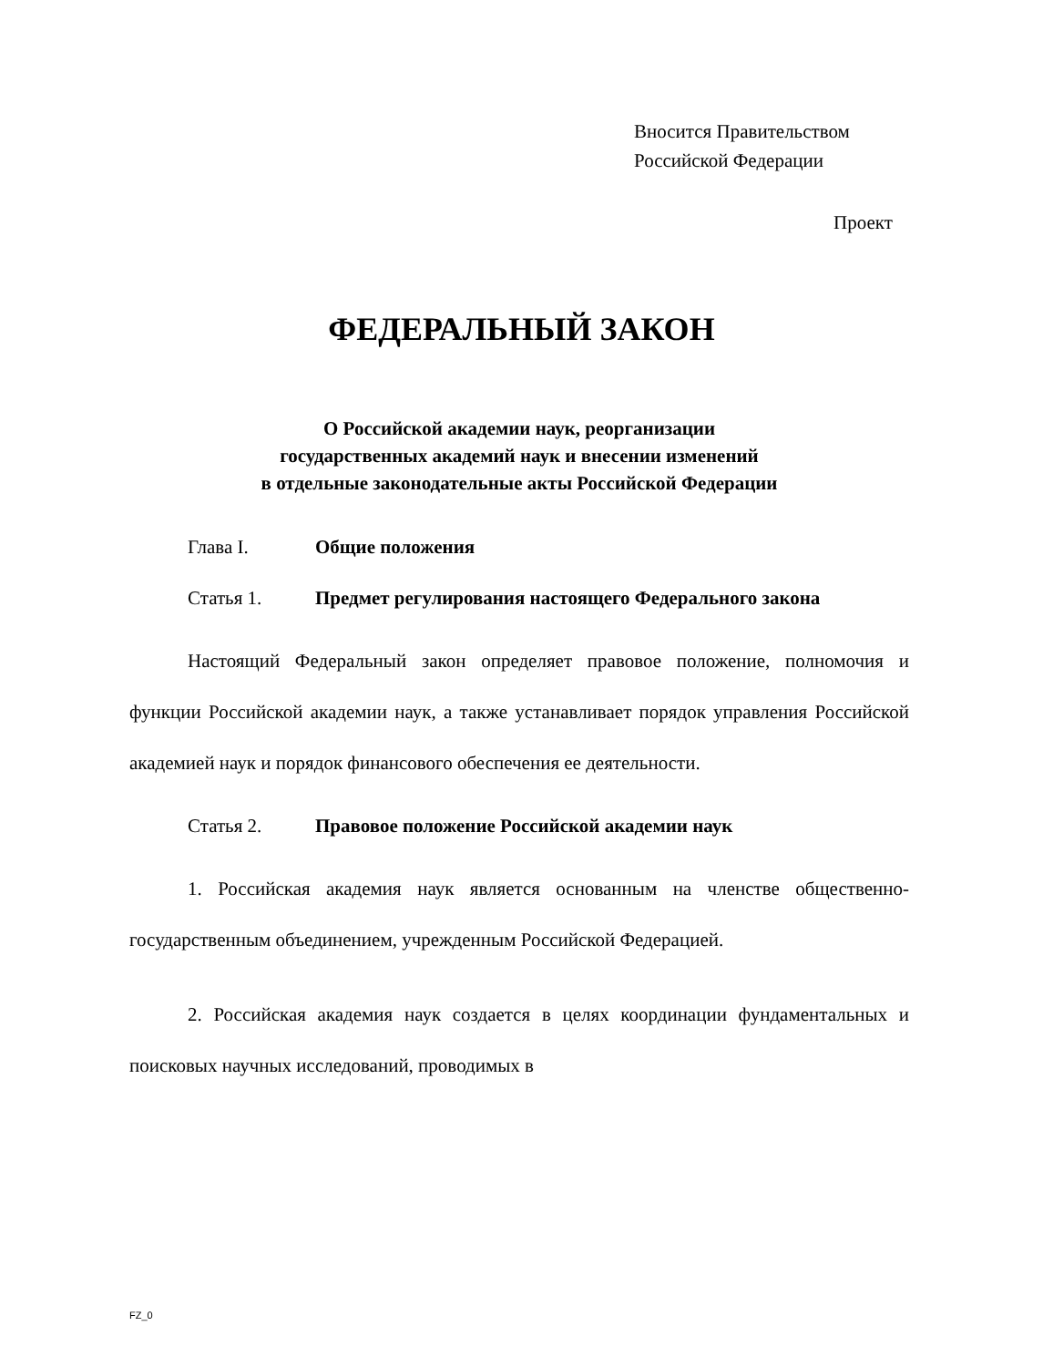Вносится Правительством
Российской Федерации
Проект
ФЕДЕРАЛЬНЫЙ ЗАКОН
О Российской академии наук, реорганизации
государственных академий наук и внесении изменений
в отдельные законодательные акты Российской Федерации
Глава I. Общие положения
Статья 1. Предмет регулирования настоящего Федерального закона
Настоящий Федеральный закон определяет правовое положение, полномочия и функции Российской академии наук, а также устанавливает порядок управления Российской академией наук и порядок финансового обеспечения ее деятельности.
Статья 2. Правовое положение Российской академии наук
1. Российская академия наук является основанным на членстве общественно-государственным объединением, учрежденным Российской Федерацией.
2. Российская академия наук создается в целях координации фундаментальных и поисковых научных исследований, проводимых в
FZ_0